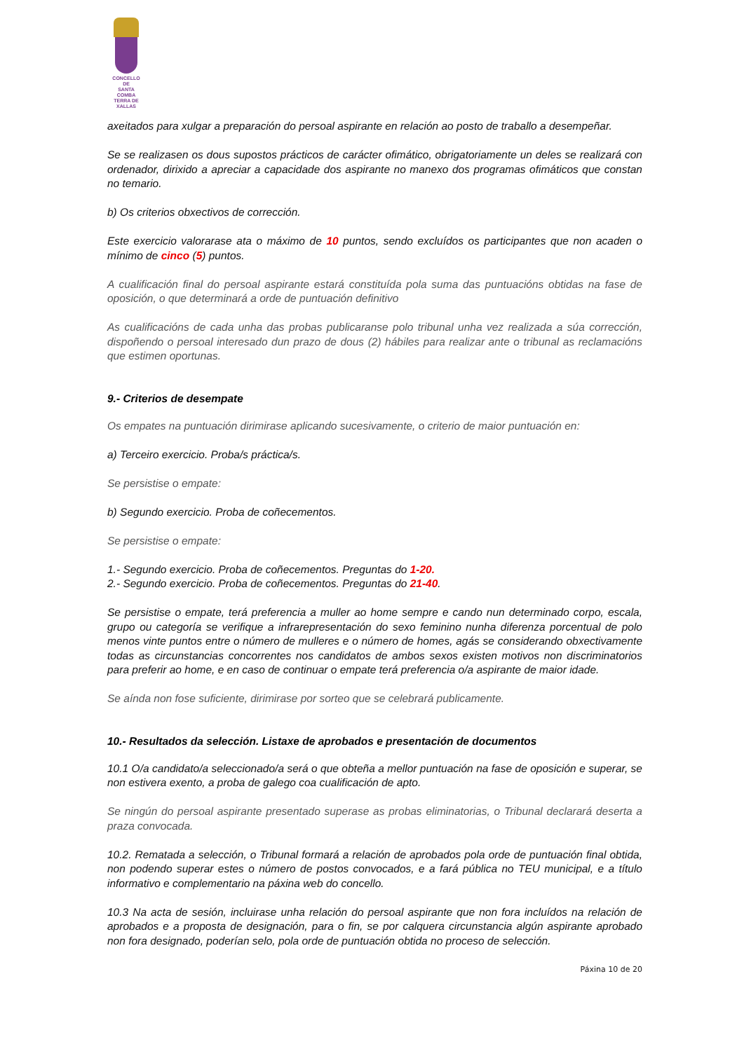CONCELLO DE
SANTA COMBA
TERRA DE XALLAS
axeitados para xulgar a preparación do persoal aspirante en relación ao posto de traballo a desempeñar.
Se se realizasen os dous supostos prácticos de carácter ofimático, obrigatoriamente un deles se realizará con ordenador, dirixido a apreciar a capacidade dos aspirante no manexo dos programas ofimáticos que constan no temario.
b) Os criterios obxectivos de corrección.
Este exercicio valorarase ata o máximo de 10 puntos, sendo excluídos os participantes que non acaden o mínimo de cinco (5) puntos.
A cualificación final do persoal aspirante estará constituída pola suma das puntuacións obtidas na fase de oposición, o que determinará a orde de puntuación definitivo
As cualificacións de cada unha das probas publicaranse polo tribunal unha vez realizada a súa corrección, dispoñendo o persoal interesado dun prazo de dous (2) hábiles para realizar ante o tribunal as reclamacións que estimen oportunas.
9.- Criterios de desempate
Os empates na puntuación dirimirase aplicando sucesivamente, o criterio de maior puntuación en:
a) Terceiro exercicio. Proba/s práctica/s.
Se persistise o empate:
b) Segundo exercicio. Proba de coñecementos.
Se persistise o empate:
1.- Segundo exercicio. Proba de coñecementos. Preguntas do 1-20.
2.- Segundo exercicio. Proba de coñecementos. Preguntas do 21-40.
Se persistise o empate, terá preferencia a muller ao home sempre e cando nun determinado corpo, escala, grupo ou categoría se verifique a infrarepresentación do sexo feminino nunha diferenza porcentual de polo menos vinte puntos entre o número de mulleres e o número de homes, agás se considerando obxectivamente todas as circunstancias concorrentes nos candidatos de ambos sexos existen motivos non discriminatorios para preferir ao home, e en caso de continuar o empate terá preferencia o/a aspirante de maior idade.
Se aínda non fose suficiente, dirimirase por sorteo que se celebrará publicamente.
10.- Resultados da selección. Listaxe de aprobados e presentación de documentos
10.1 O/a candidato/a seleccionado/a será o que obteña a mellor puntuación na fase de oposición e superar, se non estivera exento, a proba de galego coa cualificación de apto.
Se ningún do persoal aspirante presentado superase as probas eliminatorias, o Tribunal declarará deserta a praza convocada.
10.2. Rematada a selección, o Tribunal formará a relación de aprobados pola orde de puntuación final obtida, non podendo superar estes o número de postos convocados, e a fará pública no TEU municipal, e a título informativo e complementario na páxina web do concello.
10.3 Na acta de sesión, incluirase unha relación do persoal aspirante que non fora incluídos na relación de aprobados e a proposta de designación, para o fin, se por calquera circunstancia algún aspirante aprobado non fora designado, poderían selo, pola orde de puntuación obtida no proceso de selección.
Páxina 10 de 20